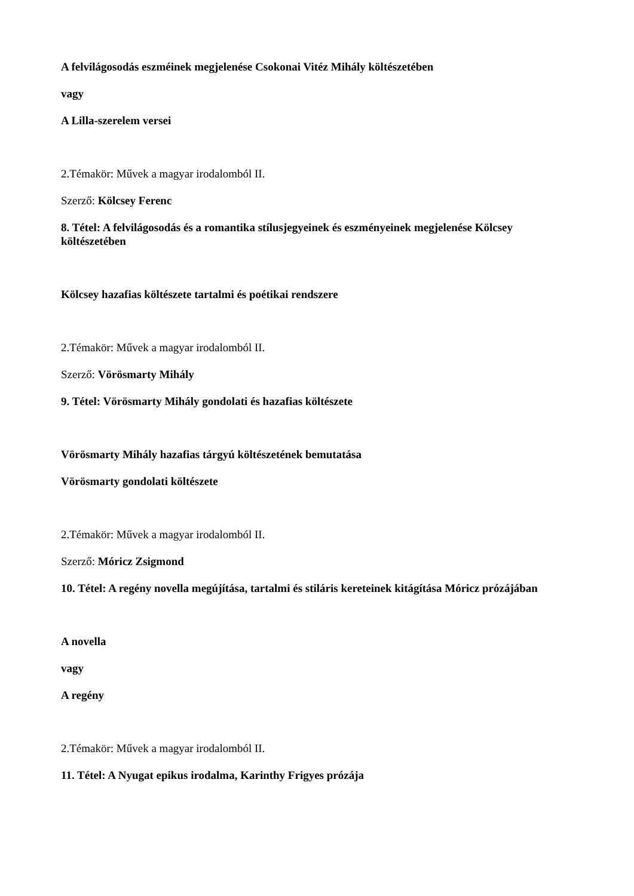A felvilágosodás eszméinek megjelenése Csokonai Vitéz Mihály költészetében
vagy
A Lilla-szerelem versei
2.Témakör: Művek a magyar irodalomból II.
Szerző: Kölcsey Ferenc
8. Tétel: A felvilágosodás és a romantika stílusjegyeinek és eszményeinek megjelenése Kölcsey költészetében
Kölcsey hazafias költészete tartalmi és poétikai rendszere
2.Témakör: Művek a magyar irodalomból II.
Szerző: Vörösmarty Mihály
9. Tétel: Vörösmarty Mihály gondolati és hazafias költészete
Vörösmarty Mihály hazafias tárgyú költészetének bemutatása
Vörösmarty gondolati költészete
2.Témakör: Művek a magyar irodalomból II.
Szerző: Móricz Zsigmond
10. Tétel: A regény novella megújítása, tartalmi és stiláris kereteinek kitágítása Móricz prózájában
A novella
vagy
A regény
2.Témakör: Művek a magyar irodalomból II.
11. Tétel: A Nyugat epikus irodalma, Karinthy Frigyes prózája